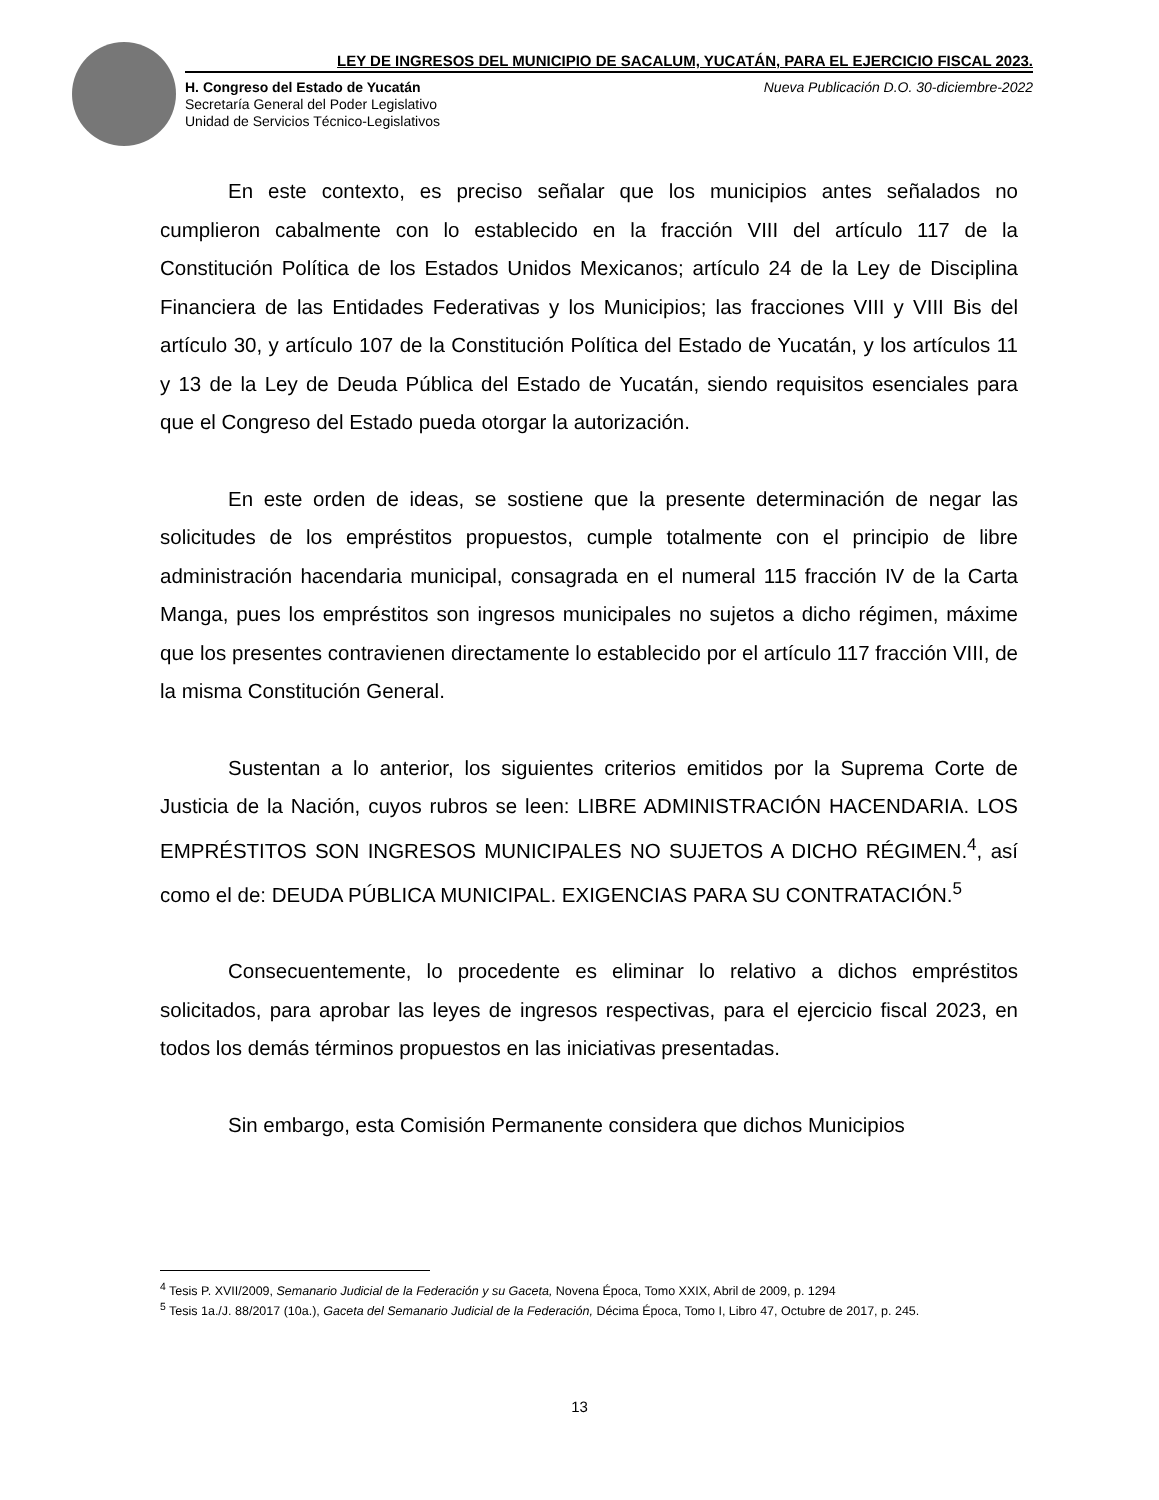LEY DE INGRESOS DEL MUNICIPIO DE SACALUM, YUCATÁN, PARA EL EJERCICIO FISCAL 2023.
H. Congreso del Estado de Yucatán
Secretaría General del Poder Legislativo
Unidad de Servicios Técnico-Legislativos
Nueva Publicación D.O. 30-diciembre-2022
En este contexto, es preciso señalar que los municipios antes señalados no cumplieron cabalmente con lo establecido en la fracción VIII del artículo 117 de la Constitución Política de los Estados Unidos Mexicanos; artículo 24 de la Ley de Disciplina Financiera de las Entidades Federativas y los Municipios; las fracciones VIII y VIII Bis del artículo 30, y artículo 107 de la Constitución Política del Estado de Yucatán, y los artículos 11 y 13 de la Ley de Deuda Pública del Estado de Yucatán, siendo requisitos esenciales para que el Congreso del Estado pueda otorgar la autorización.
En este orden de ideas, se sostiene que la presente determinación de negar las solicitudes de los empréstitos propuestos, cumple totalmente con el principio de libre administración hacendaria municipal, consagrada en el numeral 115 fracción IV de la Carta Manga, pues los empréstitos son ingresos municipales no sujetos a dicho régimen, máxime que los presentes contravienen directamente lo establecido por el artículo 117 fracción VIII, de la misma Constitución General.
Sustentan a lo anterior, los siguientes criterios emitidos por la Suprema Corte de Justicia de la Nación, cuyos rubros se leen: LIBRE ADMINISTRACIÓN HACENDARIA. LOS EMPRÉSTITOS SON INGRESOS MUNICIPALES NO SUJETOS A DICHO RÉGIMEN.<sup>4</sup>, así como el de: DEUDA PÚBLICA MUNICIPAL. EXIGENCIAS PARA SU CONTRATACIÓN.<sup>5</sup>
Consecuentemente, lo procedente es eliminar lo relativo a dichos empréstitos solicitados, para aprobar las leyes de ingresos respectivas, para el ejercicio fiscal 2023, en todos los demás términos propuestos en las iniciativas presentadas.
Sin embargo, esta Comisión Permanente considera que dichos Municipios
<sup>4</sup> Tesis P. XVII/2009, Semanario Judicial de la Federación y su Gaceta, Novena Época, Tomo XXIX, Abril de 2009, p. 1294
<sup>5</sup> Tesis 1a./J. 88/2017 (10a.), Gaceta del Semanario Judicial de la Federación, Décima Época, Tomo I, Libro 47, Octubre de 2017, p. 245.
13